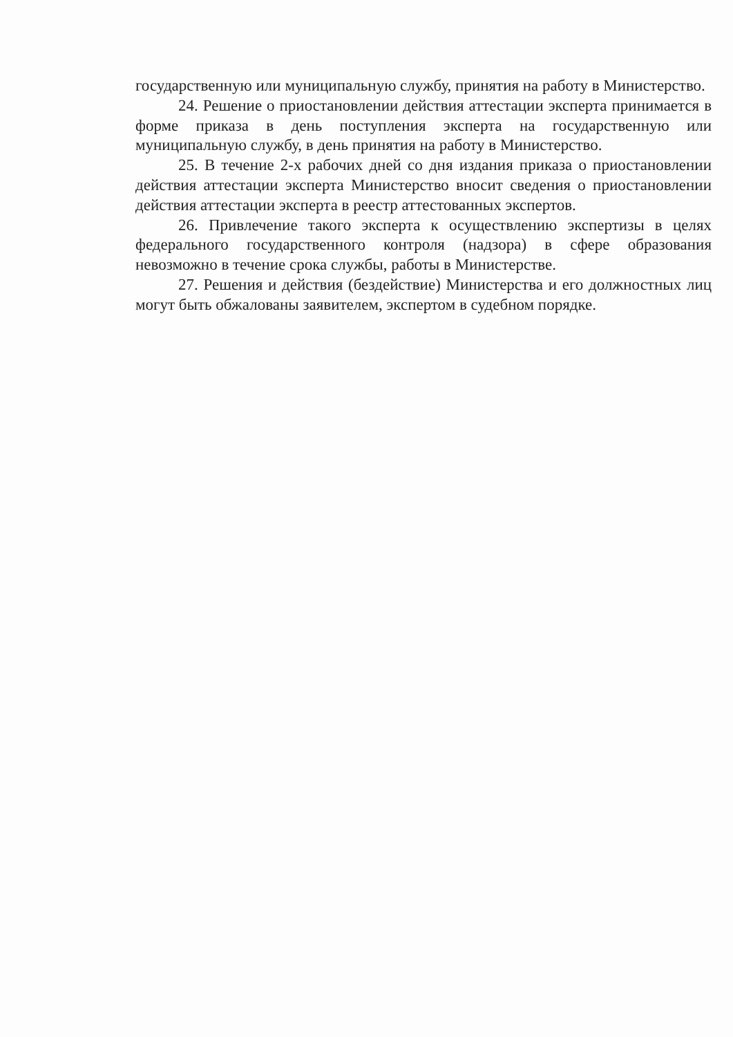государственную или муниципальную службу, принятия на работу в Министерство.
24. Решение о приостановлении действия аттестации эксперта принимается в форме приказа в день поступления эксперта на государственную или муниципальную службу, в день принятия на работу в Министерство.
25. В течение 2-х рабочих дней со дня издания приказа о приостановлении действия аттестации эксперта Министерство вносит сведения о приостановлении действия аттестации эксперта в реестр аттестованных экспертов.
26. Привлечение такого эксперта к осуществлению экспертизы в целях федерального государственного контроля (надзора) в сфере образования невозможно в течение срока службы, работы в Министерстве.
27. Решения и действия (бездействие) Министерства и его должностных лиц могут быть обжалованы заявителем, экспертом в судебном порядке.